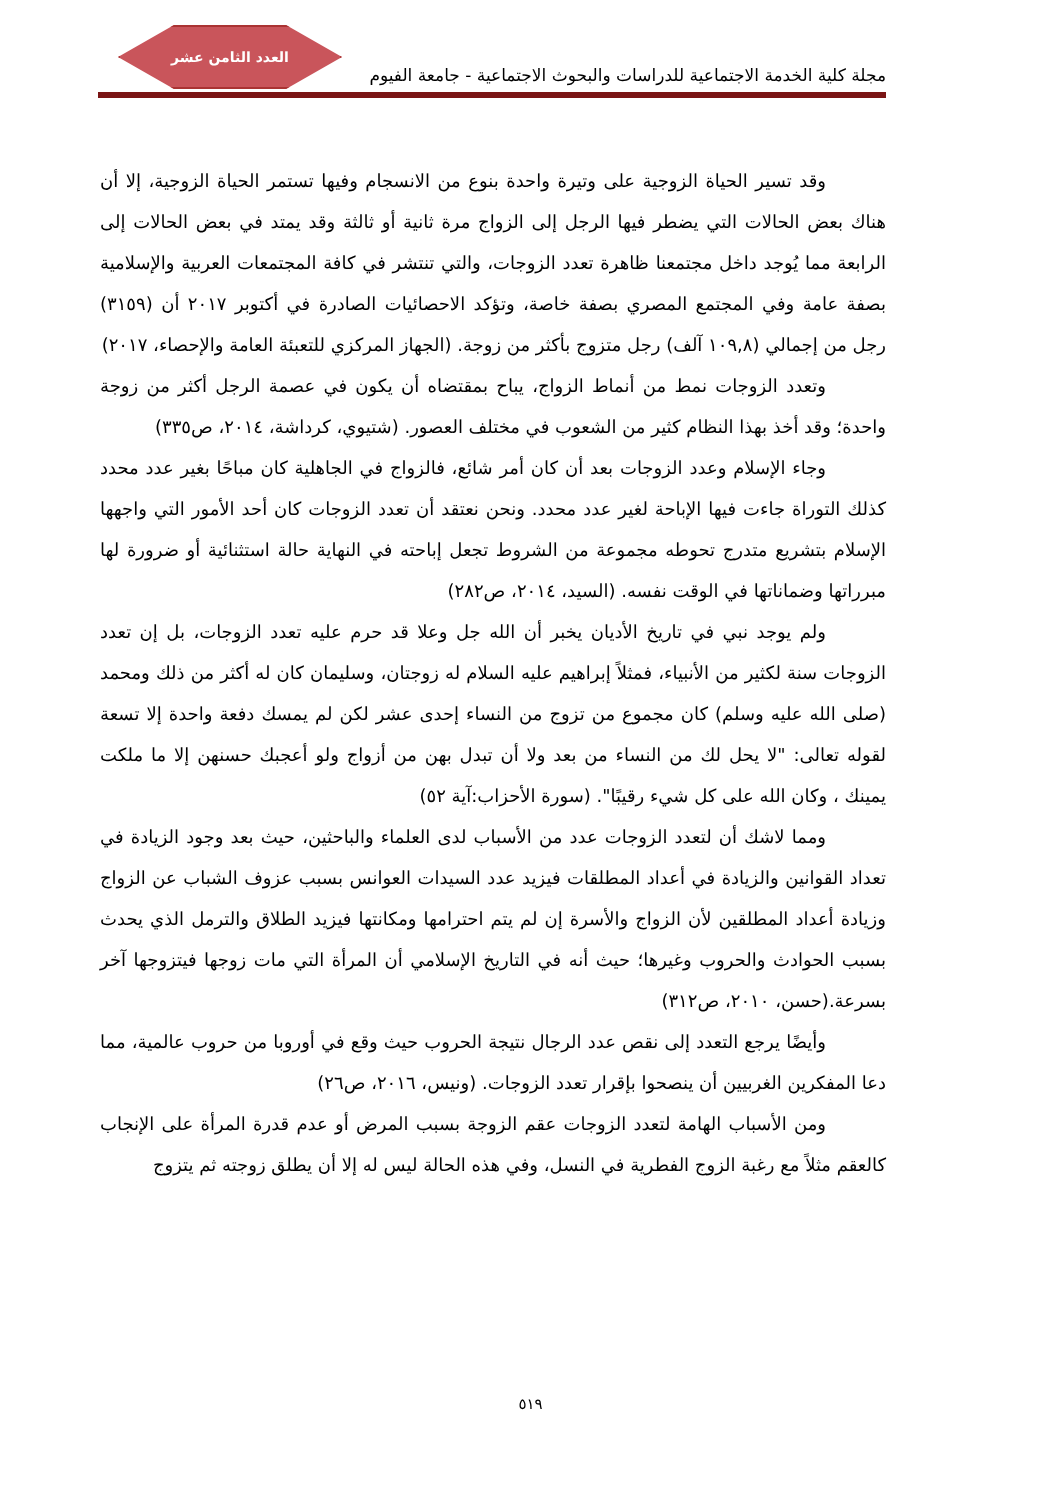العدد الثامن عشر
مجلة كلية الخدمة الاجتماعية للدراسات والبحوث الاجتماعية - جامعة الفيوم
وقد تسير الحياة الزوجية على وتيرة واحدة بنوع من الانسجام وفيها تستمر الحياة الزوجية، إلا أن هناك بعض الحالات التي يضطر فيها الرجل إلى الزواج مرة ثانية أو ثالثة وقد يمتد في بعض الحالات إلى الرابعة مما يُوجد داخل مجتمعنا ظاهرة تعدد الزوجات، والتي تنتشر في كافة المجتمعات العربية والإسلامية بصفة عامة وفي المجتمع المصري بصفة خاصة، وتؤكد الاحصائيات الصادرة في أكتوبر ٢٠١٧ أن (٣١٥٩) رجل من إجمالي (١٠٩,٨ آلف) رجل متزوج بأكثر من زوجة. (الجهاز المركزي للتعبئة العامة والإحصاء، ٢٠١٧)
وتعدد الزوجات نمط من أنماط الزواج، يباح بمقتضاه أن يكون في عصمة الرجل أكثر من زوجة واحدة؛ وقد أخذ بهذا النظام كثير من الشعوب في مختلف العصور. (شتيوي، كرداشة، ٢٠١٤، ص٣٣٥)
وجاء الإسلام وعدد الزوجات بعد أن كان أمر شائع، فالزواج في الجاهلية كان مباحًا بغير عدد محدد كذلك التوراة جاءت فيها الإباحة لغير عدد محدد. ونحن نعتقد أن تعدد الزوجات كان أحد الأمور التي واجهها الإسلام بتشريع متدرج تحوطه مجموعة من الشروط تجعل إباحته في النهاية حالة استثنائية أو ضرورة لها مبرراتها وضماناتها في الوقت نفسه. (السيد، ٢٠١٤، ص٢٨٢)
ولم يوجد نبي في تاريخ الأديان يخبر أن الله جل وعلا قد حرم عليه تعدد الزوجات، بل إن تعدد الزوجات سنة لكثير من الأنبياء، فمثلاً إبراهيم عليه السلام له زوجتان، وسليمان كان له أكثر من ذلك ومحمد (صلى الله عليه وسلم) كان مجموع من تزوج من النساء إحدى عشر لكن لم يمسك دفعة واحدة إلا تسعة لقوله تعالى: "لا يحل لك من النساء من بعد ولا أن تبدل بهن من أزواج ولو أعجبك حسنهن إلا ما ملكت يمينك ، وكان الله على كل شيء رقيبًا". (سورة الأحزاب:آية ٥٢)
ومما لاشك أن لتعدد الزوجات عدد من الأسباب لدى العلماء والباحثين، حيث بعد وجود الزيادة في تعداد القوانين والزيادة في أعداد المطلقات فيزيد عدد السيدات العوانس بسبب عزوف الشباب عن الزواج وزيادة أعداد المطلقين لأن الزواج والأسرة إن لم يتم احترامها ومكانتها فيزيد الطلاق والترمل الذي يحدث بسبب الحوادث والحروب وغيرها؛ حيث أنه في التاريخ الإسلامي أن المرأة التي مات زوجها فيتزوجها آخر بسرعة.(حسن، ٢٠١٠، ص٣١٢)
وأيضًا يرجع التعدد إلى نقص عدد الرجال نتيجة الحروب حيث وقع في أوروبا من حروب عالمية، مما دعا المفكرين الغربيين أن ينصحوا بإقرار تعدد الزوجات. (ونيس، ٢٠١٦، ص٢٦)
ومن الأسباب الهامة لتعدد الزوجات عقم الزوجة بسبب المرض أو عدم قدرة المرأة على الإنجاب كالعقم مثلاً مع رغبة الزوج الفطرية في النسل، وفي هذه الحالة ليس له إلا أن يطلق زوجته ثم يتزوج
٥١٩